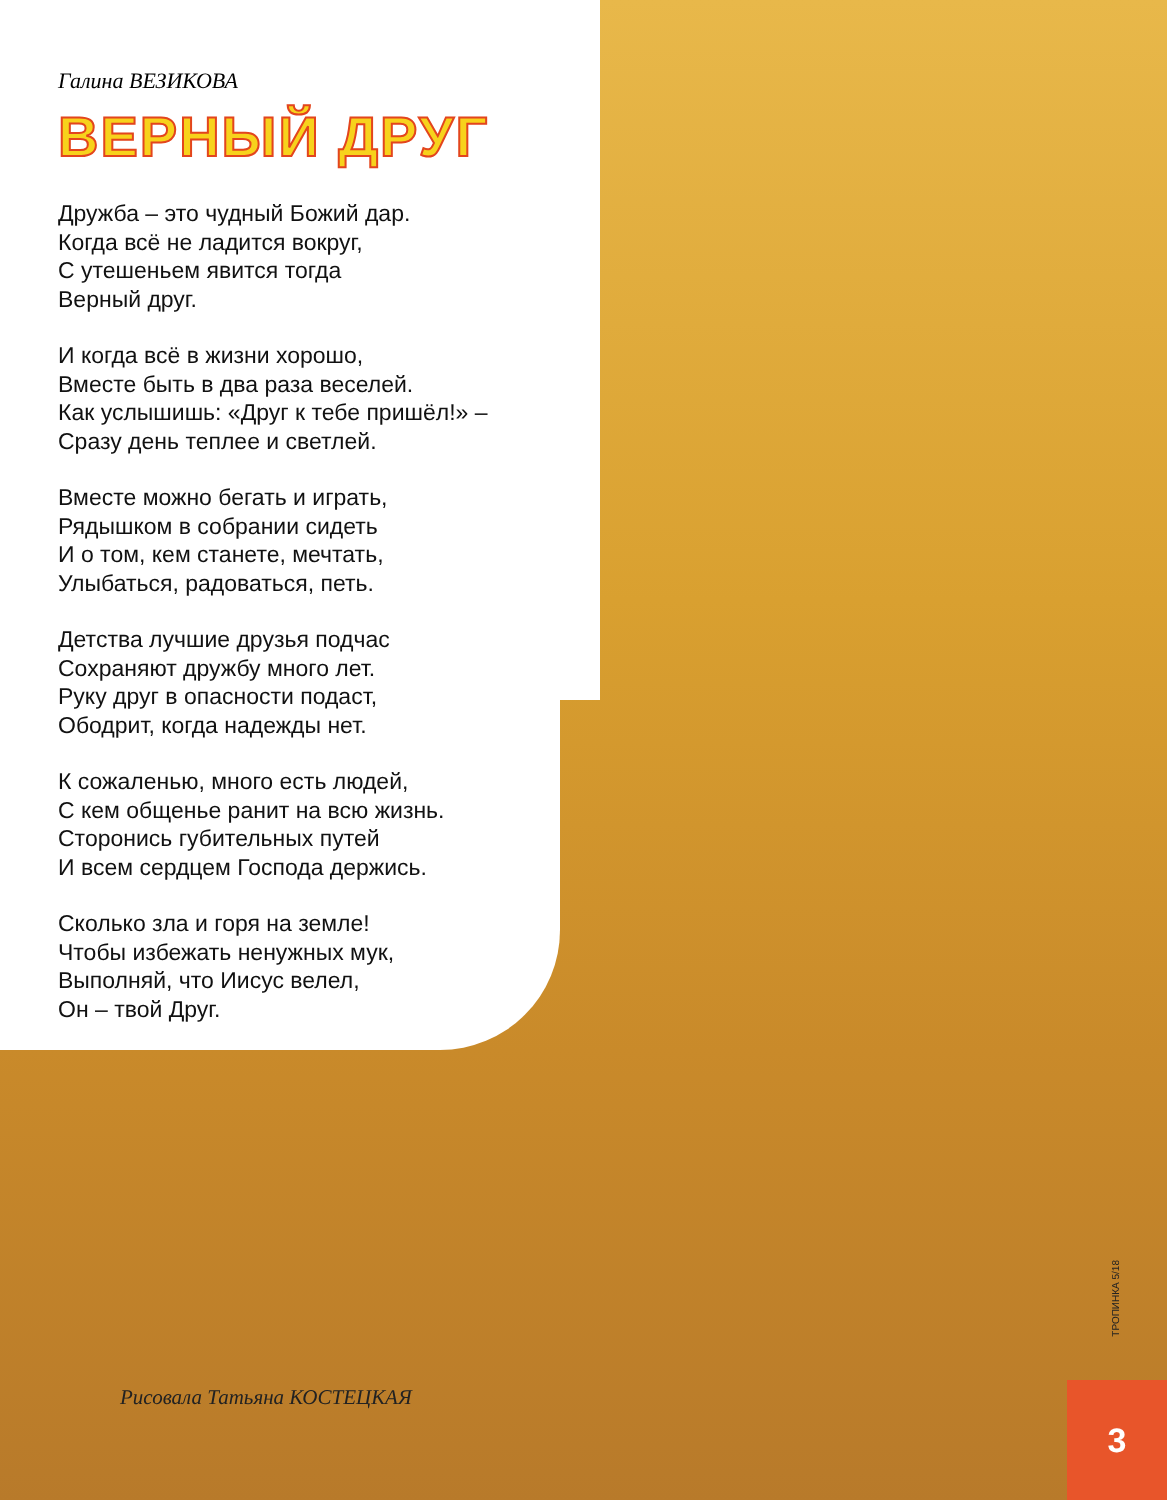Галина ВЕЗИКОВА
ВЕРНЫЙ ДРУГ
Дружба – это чудный Божий дар.
Когда всё не ладится вокруг,
С утешеньем явится тогда
Верный друг.
И когда всё в жизни хорошо,
Вместе быть в два раза веселей.
Как услышишь: «Друг к тебе пришёл!» –
Сразу день теплее и светлей.
Вместе можно бегать и играть,
Рядышком в собрании сидеть
И о том, кем станете, мечтать,
Улыбаться, радоваться, петь.
Детства лучшие друзья подчас
Сохраняют дружбу много лет.
Руку друг в опасности подаст,
Ободрит, когда надежды нет.
К сожаленью, много есть людей,
С кем общенье ранит на всю жизнь.
Сторонись губительных путей
И всем сердцем Господа держись.
Сколько зла и горя на земле!
Чтобы избежать ненужных мук,
Выполняй, что Иисус велел,
Он – твой Друг.
Рисовала Татьяна КОСТЕЦКАЯ
ТРОПИНКА 5/18
3